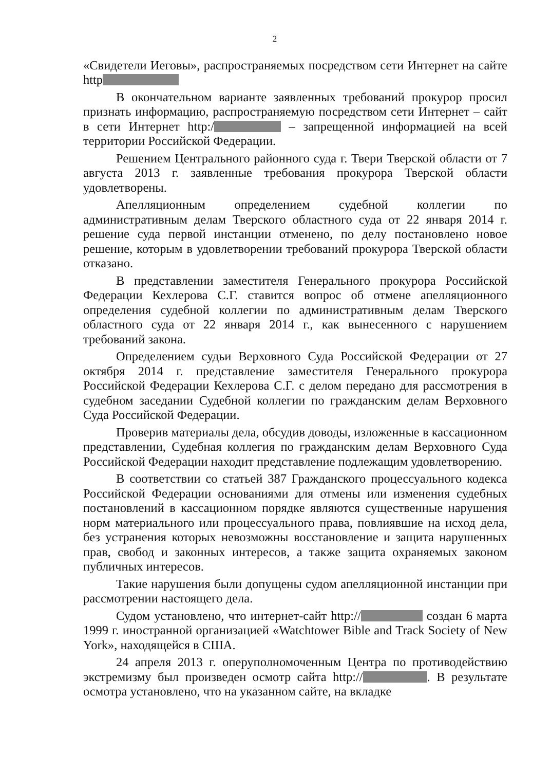2
«Свидетели Иеговы», распространяемых посредством сети Интернет на сайте http
В окончательном варианте заявленных требований прокурор просил признать информацию, распространяемую посредством сети Интернет – сайт в сети Интернет http:/ – запрещенной информацией на всей территории Российской Федерации.
Решением Центрального районного суда г. Твери Тверской области от 7 августа 2013 г. заявленные требования прокурора Тверской области удовлетворены.
Апелляционным определением судебной коллегии по административным делам Тверского областного суда от 22 января 2014 г. решение суда первой инстанции отменено, по делу постановлено новое решение, которым в удовлетворении требований прокурора Тверской области отказано.
В представлении заместителя Генерального прокурора Российской Федерации Кехлерова С.Г. ставится вопрос об отмене апелляционного определения судебной коллегии по административным делам Тверского областного суда от 22 января 2014 г., как вынесенного с нарушением требований закона.
Определением судьи Верховного Суда Российской Федерации от 27 октября 2014 г. представление заместителя Генерального прокурора Российской Федерации Кехлерова С.Г. с делом передано для рассмотрения в судебном заседании Судебной коллегии по гражданским делам Верховного Суда Российской Федерации.
Проверив материалы дела, обсудив доводы, изложенные в кассационном представлении, Судебная коллегия по гражданским делам Верховного Суда Российской Федерации находит представление подлежащим удовлетворению.
В соответствии со статьей 387 Гражданского процессуального кодекса Российской Федерации основаниями для отмены или изменения судебных постановлений в кассационном порядке являются существенные нарушения норм материального или процессуального права, повлиявшие на исход дела, без устранения которых невозможны восстановление и защита нарушенных прав, свобод и законных интересов, а также защита охраняемых законом публичных интересов.
Такие нарушения были допущены судом апелляционной инстанции при рассмотрении настоящего дела.
Судом установлено, что интернет-сайт http:// создан 6 марта 1999 г. иностранной организацией «Watchtower Bible and Track Society of New York», находящейся в США.
24 апреля 2013 г. оперуполномоченным Центра по противодействию экстремизму был произведен осмотр сайта http:// . В результате осмотра установлено, что на указанном сайте, на вкладке